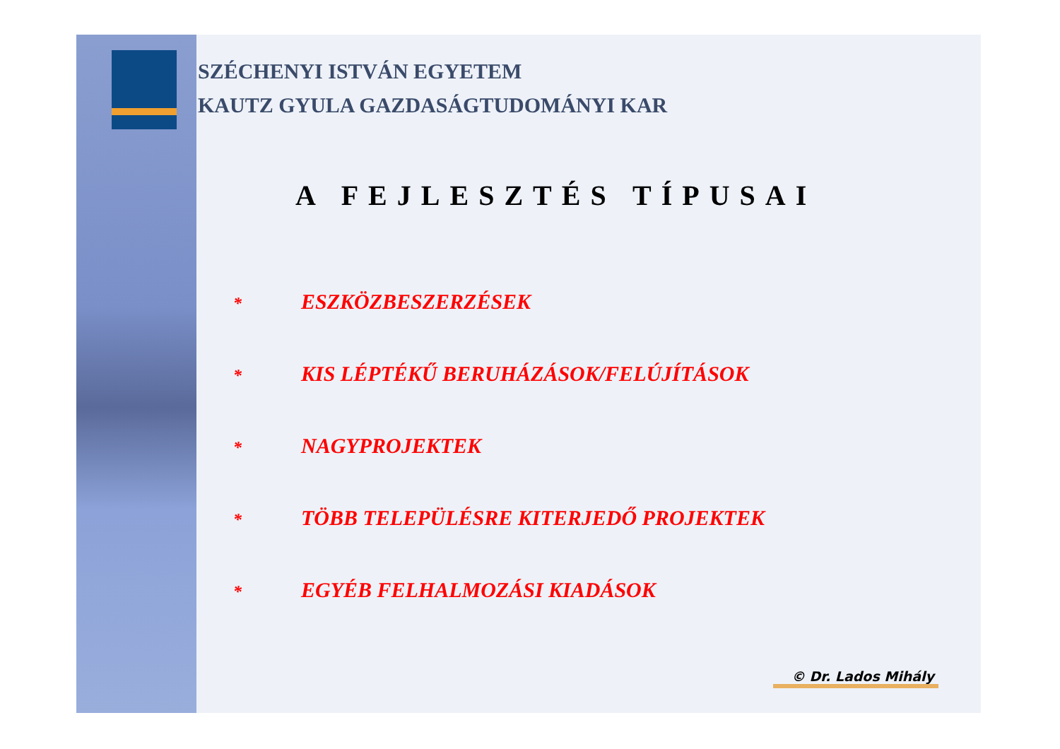SZÉCHENYI ISTVÁN EGYETEM
KAUTZ GYULA GAZDASÁGTUDOMÁNYI KAR
A FEJLESZTÉS TÍPUSAI
* ESZKÖZBESZERZÉSEK
* KIS LÉPTÉKŰ BERUHÁZÁSOK/FELÚJÍTÁSOK
* NAGYPROJEKTEK
* TÖBB TELEPÜLÉSRE KITERJEDŐ PROJEKTEK
* EGYÉB FELHALMOZÁSI KIADÁSOK
© Dr. Lados Mihály